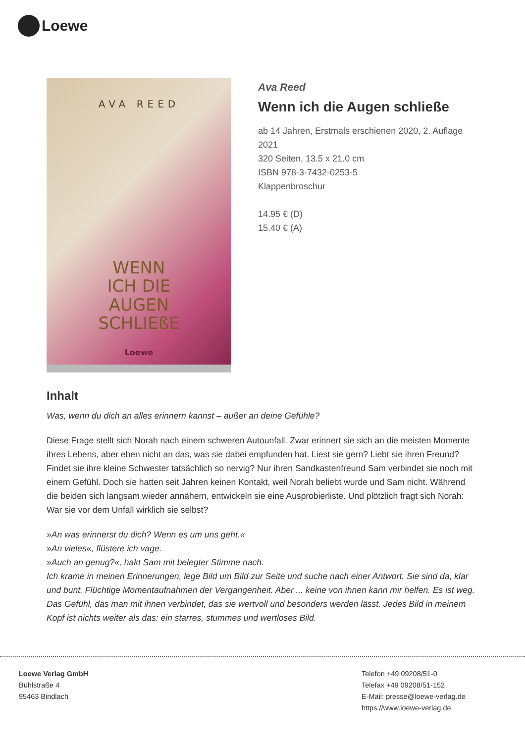Loewe
AVA REED
WENN
ICH DIE
AUGEN
SCHLIEßE
Loewe
Ava Reed
Wenn ich die Augen schließe
ab 14 Jahren, Erstmals erschienen 2020, 2. Auflage 2021
320 Seiten, 13.5 x 21.0 cm
ISBN 978-3-7432-0253-5
Klappenbroschur
14.95 € (D)
15.40 € (A)
Inhalt
Was, wenn du dich an alles erinnern kannst – außer an deine Gefühle?
Diese Frage stellt sich Norah nach einem schweren Autounfall. Zwar erinnert sie sich an die meisten Momente ihres Lebens, aber eben nicht an das, was sie dabei empfunden hat. Liest sie gern? Liebt sie ihren Freund? Findet sie ihre kleine Schwester tatsächlich so nervig? Nur ihren Sandkastenfreund Sam verbindet sie noch mit einem Gefühl. Doch sie hatten seit Jahren keinen Kontakt, weil Norah beliebt wurde und Sam nicht. Während die beiden sich langsam wieder annähern, entwickeln sie eine Ausprobierliste. Und plötzlich fragt sich Norah: War sie vor dem Unfall wirklich sie selbst?
»An was erinnerst du dich? Wenn es um uns geht.«
»An vieles«, flüstere ich vage.
»Auch an genug?«, hakt Sam mit belegter Stimme nach.
Ich krame in meinen Erinnerungen, lege Bild um Bild zur Seite und suche nach einer Antwort. Sie sind da, klar und bunt. Flüchtige Momentaufnahmen der Vergangenheit. Aber ... keine von ihnen kann mir helfen. Es ist weg. Das Gefühl, das man mit ihnen verbindet, das sie wertvoll und besonders werden lässt. Jedes Bild in meinem Kopf ist nichts weiter als das: ein starres, stummes und wertloses Bild.
Loewe Verlag GmbH
Bühlstraße 4
95463 Bindlach
Telefon +49 09208/51-0
Telefax +49 09208/51-152
E-Mail: presse@loewe-verlag.de
https://www.loewe-verlag.de